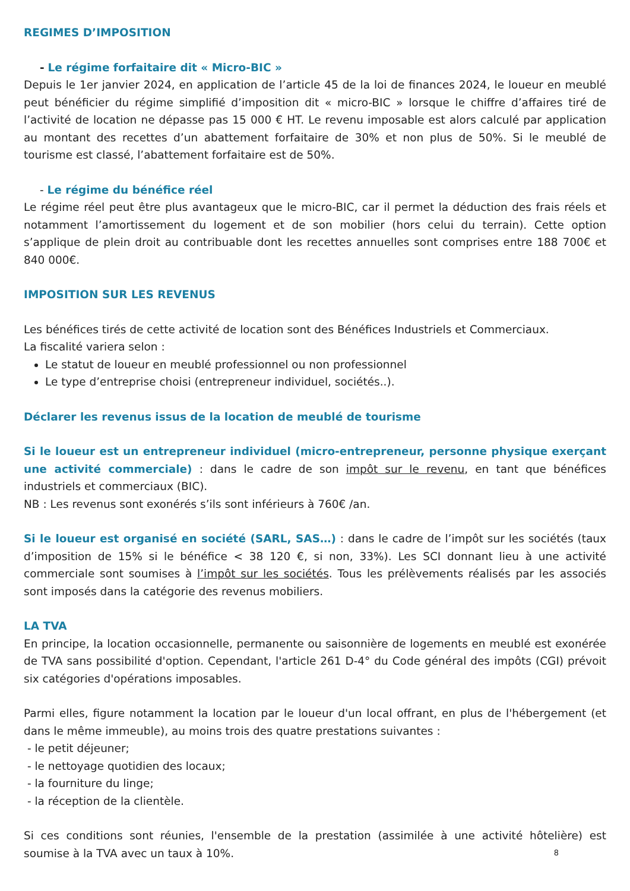REGIMES D’IMPOSITION
- Le régime forfaitaire dit « Micro-BIC »
Depuis le 1er janvier 2024, en application de l’article 45 de la loi de finances 2024, le loueur en meublé peut bénéficier du régime simplifié d’imposition dit « micro-BIC » lorsque le chiffre d’affaires tiré de l’activité de location ne dépasse pas 15 000 € HT. Le revenu imposable est alors calculé par application au montant des recettes d’un abattement forfaitaire de 30% et non plus de 50%. Si le meublé de tourisme est classé, l’abattement forfaitaire est de 50%.
- Le régime du bénéfice réel
Le régime réel peut être plus avantageux que le micro-BIC, car il permet la déduction des frais réels et notamment l’amortissement du logement et de son mobilier (hors celui du terrain). Cette option s’applique de plein droit au contribuable dont les recettes annuelles sont comprises entre 188 700€ et 840 000€.
IMPOSITION SUR LES REVENUS
Les bénéfices tirés de cette activité de location sont des Bénéfices Industriels et Commerciaux.
La fiscalité variera selon :
Le statut de loueur en meublé professionnel ou non professionnel
Le type d’entreprise choisi (entrepreneur individuel, sociétés..).
Déclarer les revenus issus de la location de meublé de tourisme
Si le loueur est un entrepreneur individuel (micro-entrepreneur, personne physique exerçant une activité commerciale) : dans le cadre de son impôt sur le revenu, en tant que bénéfices industriels et commerciaux (BIC).
NB : Les revenus sont exonérés s’ils sont inférieurs à 760€ /an.
Si le loueur est organisé en société (SARL, SAS…) : dans le cadre de l’impôt sur les sociétés (taux d’imposition de 15% si le bénéfice < 38 120 €, si non, 33%). Les SCI donnant lieu à une activité commerciale sont soumises à l’impôt sur les sociétés. Tous les prélèvements réalisés par les associés sont imposés dans la catégorie des revenus mobiliers.
LA TVA
En principe, la location occasionnelle, permanente ou saisonnière de logements en meublé est exonérée de TVA sans possibilité d'option. Cependant, l'article 261 D-4° du Code général des impôts (CGI) prévoit six catégories d'opérations imposables.
Parmi elles, figure notamment la location par le loueur d'un local offrant, en plus de l'hébergement (et dans le même immeuble), au moins trois des quatre prestations suivantes :
- le petit déjeuner;
- le nettoyage quotidien des locaux;
- la fourniture du linge;
- la réception de la clientèle.
Si ces conditions sont réunies, l'ensemble de la prestation (assimilée à une activité hôtelière) est soumise à la TVA avec un taux à 10%.
8